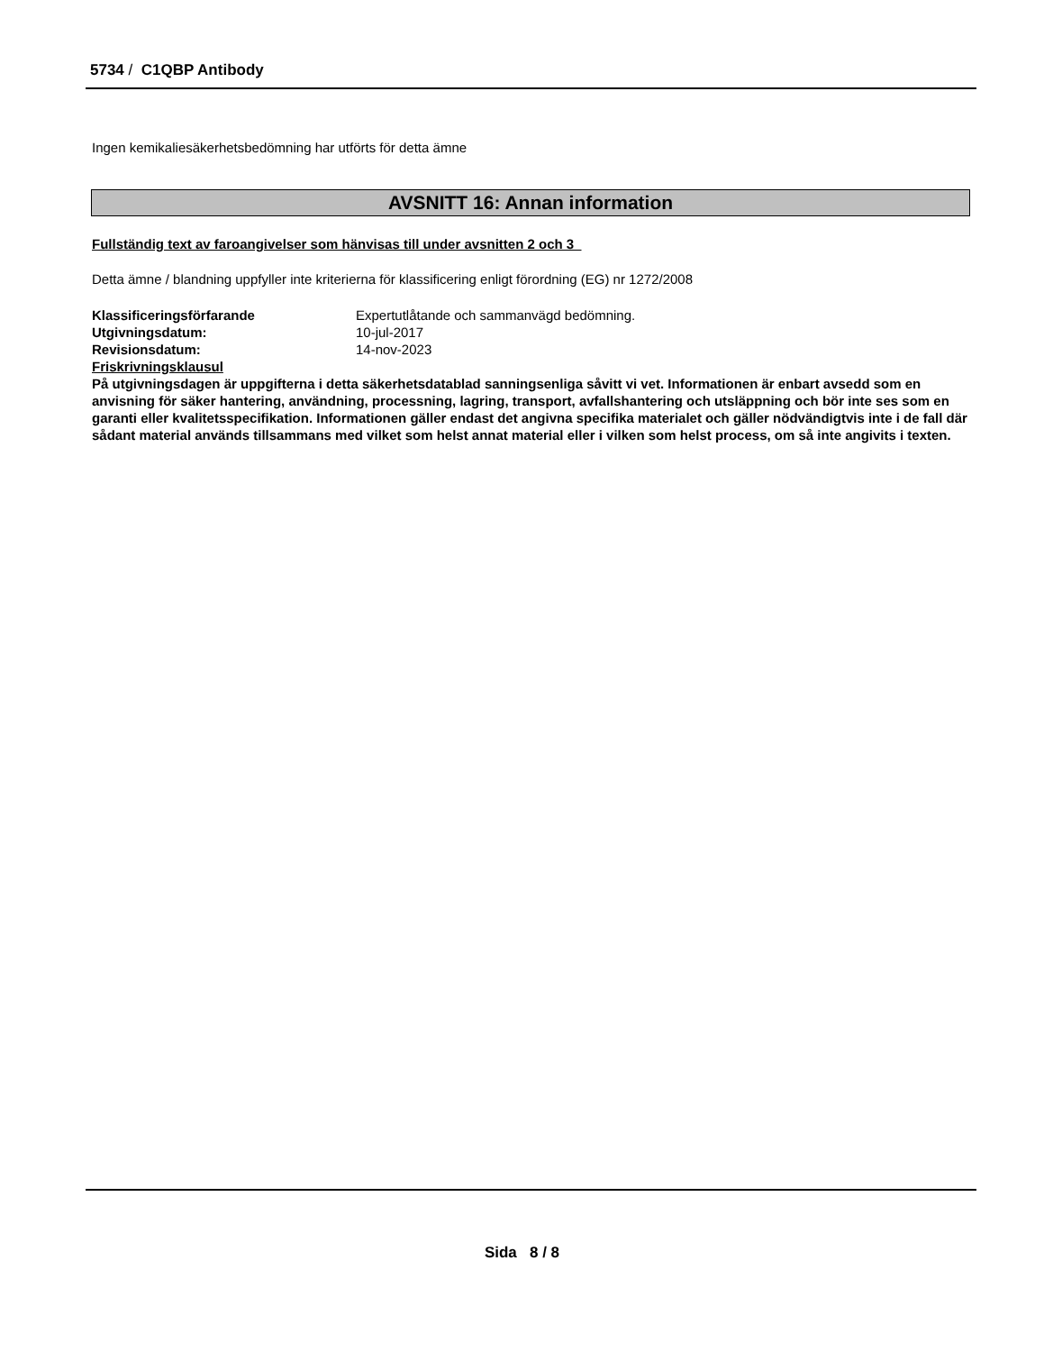5734 / C1QBP Antibody
Ingen kemikaliesäkerhetsbedömning har utförts för detta ämne
AVSNITT 16: Annan information
Fullständig text av faroangivelser som hänvisas till under avsnitten 2 och 3
Detta ämne / blandning uppfyller inte kriterierna för klassificering enligt förordning (EG) nr 1272/2008
| Klassificeringsförfarande | Expertutlåtande och sammanvägd bedömning. |
| Utgivningsdatum: | 10-jul-2017 |
| Revisionsdatum: | 14-nov-2023 |
Friskrivningsklausul
På utgivningsdagen är uppgifterna i detta säkerhetsdatablad sanningsenliga såvitt vi vet. Informationen är enbart avsedd som en anvisning för säker hantering, användning, processning, lagring, transport, avfallshantering och utsläppning och bör inte ses som en garanti eller kvalitetsspecifikation. Informationen gäller endast det angivna specifika materialet och gäller nödvändigtvis inte i de fall där sådant material används tillsammans med vilket som helst annat material eller i vilken som helst process, om så inte angivits i texten.
Sida 8 / 8